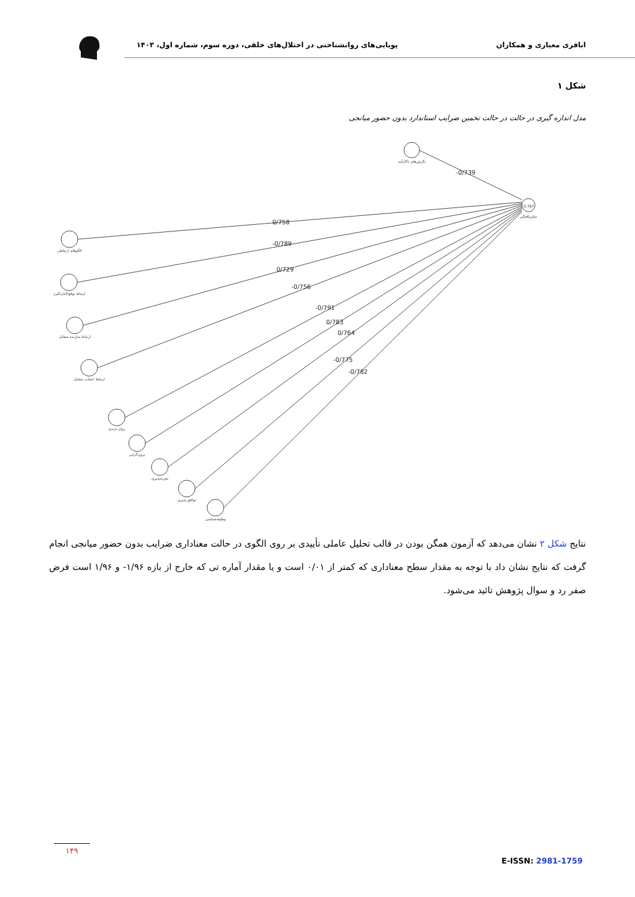اباقری معیاری و همکاران
پویایی‌های روانشناختی در اختلال‌های خلقی، دوره سوم، شماره اول، ۱۴۰۳
شکل ۱
مدل اندازه گیری در حالت در حالت تخمین ضرایب استاندارد بدون حضور میانجی
-0/739
0/758
-0/789
0/729
-0/756
-0/791
0/783
0/764
-0/775
-0/782
0.767
نگرش‌های ناکارآمد
تمایزیافتگی
الگوهای ارتباطی
ارتباط توقع/کناره‌گیری
ارتباط سازنده متقابل
ارتباط اجتناب متقابل
روان نژندی
برون‌گرایی
تجربه‌پذیری
توافق پذیری
وظیفه‌شناسی
نتایج شکل ۲ نشان می‌دهد که آزمون همگن بودن در قالب تحلیل عاملی تأییدی بر روی الگوی در حالت معناداری ضرایب بدون حضور میانجی انجام گرفت که نتایج نشان داد با توجه به مقدار سطح معناداری که کمتر از ۰/۰۱ است و یا مقدار آماره تی که خارج از بازه ۱/۹۶- و ۱/۹۶ است فرض صفر رد و سوال پژوهش تائید می‌شود.
۱۴۹
E-ISSN: 2981-1759